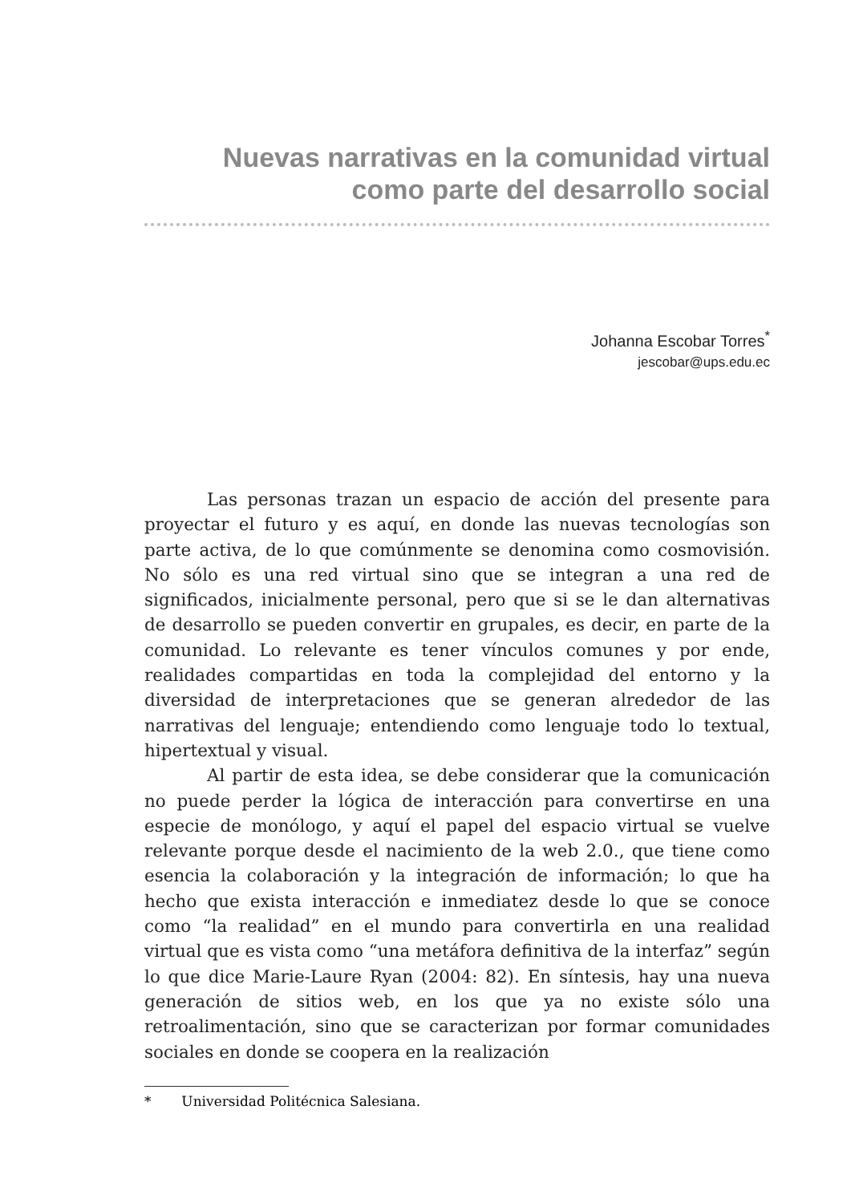Nuevas narrativas en la comunidad virtual
como parte del desarrollo social
Johanna Escobar Torres<sup>*</sup>
jescobar@ups.edu.ec
Las personas trazan un espacio de acción del presente para proyectar el futuro y es aquí, en donde las nuevas tecnologías son parte activa, de lo que comúnmente se denomina como cosmovisión. No sólo es una red virtual sino que se integran a una red de significados, inicialmente personal, pero que si se le dan alternativas de desarrollo se pueden convertir en grupales, es decir, en parte de la comunidad. Lo relevante es tener vínculos comunes y por ende, realidades compartidas en toda la complejidad del entorno y la diversidad de interpretaciones que se generan alrededor de las narrativas del lenguaje; entendiendo como lenguaje todo lo textual, hipertextual y visual.
Al partir de esta idea, se debe considerar que la comunicación no puede perder la lógica de interacción para convertirse en una especie de monólogo, y aquí el papel del espacio virtual se vuelve relevante porque desde el nacimiento de la web 2.0., que tiene como esencia la colaboración y la integración de información; lo que ha hecho que exista interacción e inmediatez desde lo que se conoce como “la realidad” en el mundo para convertirla en una realidad virtual que es vista como “una metáfora definitiva de la interfaz” según lo que dice Marie-Laure Ryan (2004: 82). En síntesis, hay una nueva generación de sitios web, en los que ya no existe sólo una retroalimentación, sino que se caracterizan por formar comunidades sociales en donde se coopera en la realización
* Universidad Politécnica Salesiana.